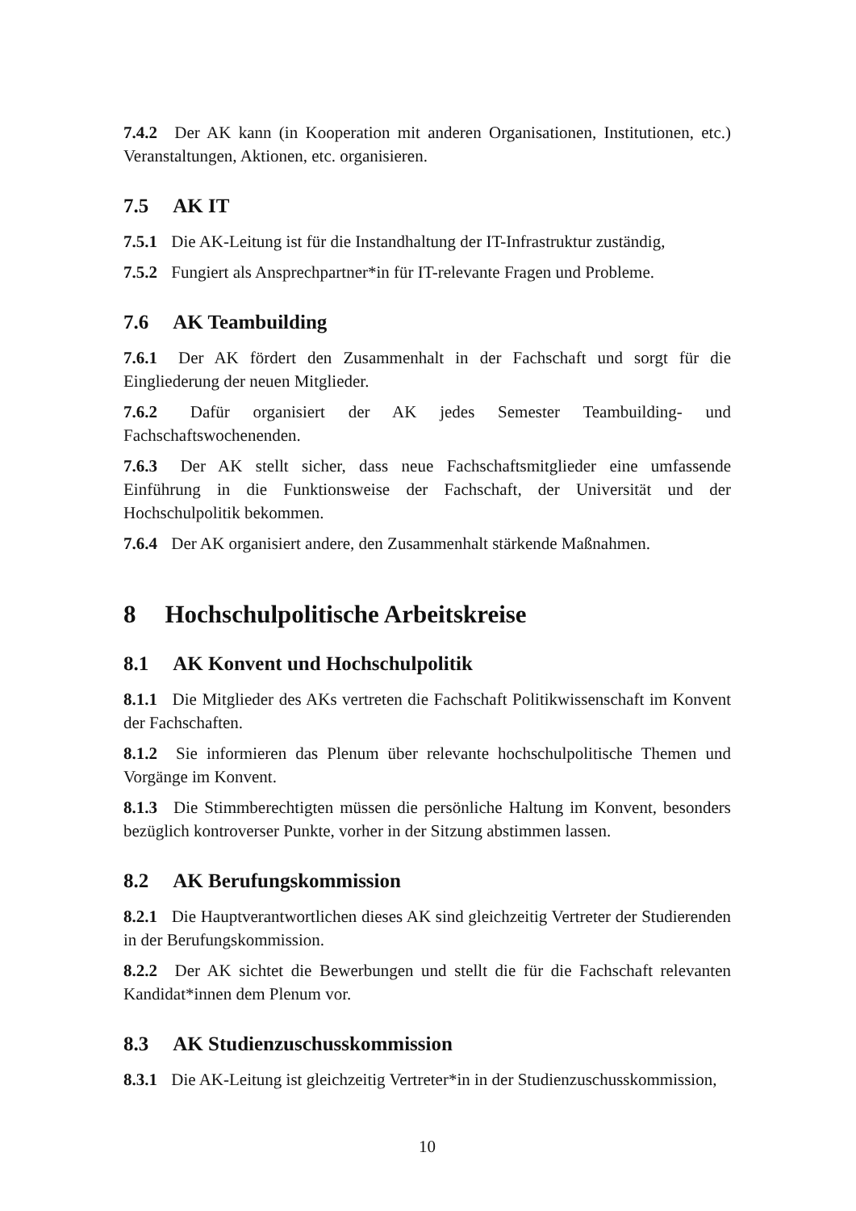7.4.2 Der AK kann (in Kooperation mit anderen Organisationen, Institutionen, etc.) Veranstaltungen, Aktionen, etc. organisieren.
7.5 AK IT
7.5.1 Die AK-Leitung ist für die Instandhaltung der IT-Infrastruktur zuständig,
7.5.2 Fungiert als Ansprechpartner*in für IT-relevante Fragen und Probleme.
7.6 AK Teambuilding
7.6.1 Der AK fördert den Zusammenhalt in der Fachschaft und sorgt für die Eingliederung der neuen Mitglieder.
7.6.2 Dafür organisiert der AK jedes Semester Teambuilding- und Fachschaftswochenenden.
7.6.3 Der AK stellt sicher, dass neue Fachschaftsmitglieder eine umfassende Einführung in die Funktionsweise der Fachschaft, der Universität und der Hochschulpolitik bekommen.
7.6.4 Der AK organisiert andere, den Zusammenhalt stärkende Maßnahmen.
8 Hochschulpolitische Arbeitskreise
8.1 AK Konvent und Hochschulpolitik
8.1.1 Die Mitglieder des AKs vertreten die Fachschaft Politikwissenschaft im Konvent der Fachschaften.
8.1.2 Sie informieren das Plenum über relevante hochschulpolitische Themen und Vorgänge im Konvent.
8.1.3 Die Stimmberechtigten müssen die persönliche Haltung im Konvent, besonders bezüglich kontroverser Punkte, vorher in der Sitzung abstimmen lassen.
8.2 AK Berufungskommission
8.2.1 Die Hauptverantwortlichen dieses AK sind gleichzeitig Vertreter der Studierenden in der Berufungskommission.
8.2.2 Der AK sichtet die Bewerbungen und stellt die für die Fachschaft relevanten Kandidat*innen dem Plenum vor.
8.3 AK Studienzuschusskommission
8.3.1 Die AK-Leitung ist gleichzeitig Vertreter*in in der Studienzuschusskommission,
10